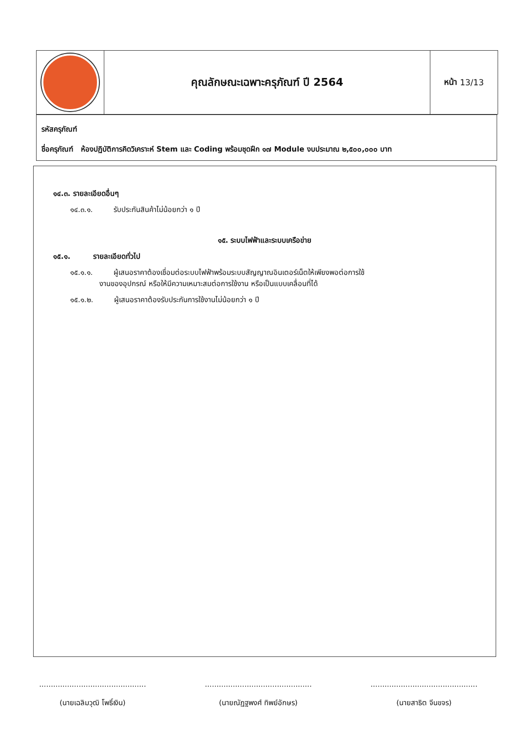คุณลักษณะเฉพาะครุภัณฑ์ ปี 2564
หน้า 13/13
รหัสครุภัณฑ์
ชื่อครุภัณฑ์ ห้องปฏิบัติการคิดวิเคราะห์ Stem และ Coding พร้อมชุดฝึก ๑๗ Module งบประมาณ ๒,๕๐๐,๐๐๐ บาท
๑๔.๓. รายละเอียดอื่นๆ
๑๔.๓.๑. รับประกันสินค้าไม่น้อยกว่า ๑ ปี
๑๕. ระบบไฟฟ้าและระบบเครือข่าย
๑๕.๑. รายละเอียดทั่วไป
๑๕.๑.๑. ผู้เสนอราคาต้องเชื่อมต่อระบบไฟฟ้าพร้อมระบบสัญญาณอินเตอร์เน็ตให้เพียงพอต่อการใช้
งานของอุปกรณ์ หรือให้มีความเหมาะสมต่อการใช้งาน หรือเป็นแบบเคลื่อนที่ได้
๑๕.๑.๒. ผู้เสนอราคาต้องรับประกันการใช้งานไม่น้อยกว่า ๑ ปี
..............................................
(นายเฉลิมวุฒิ โพธิ์เงิน)
..............................................
(นายณัฏฐพงศ์ ทิพย์อักษร)
..............................................
(นายสาธิต จีนขจร)